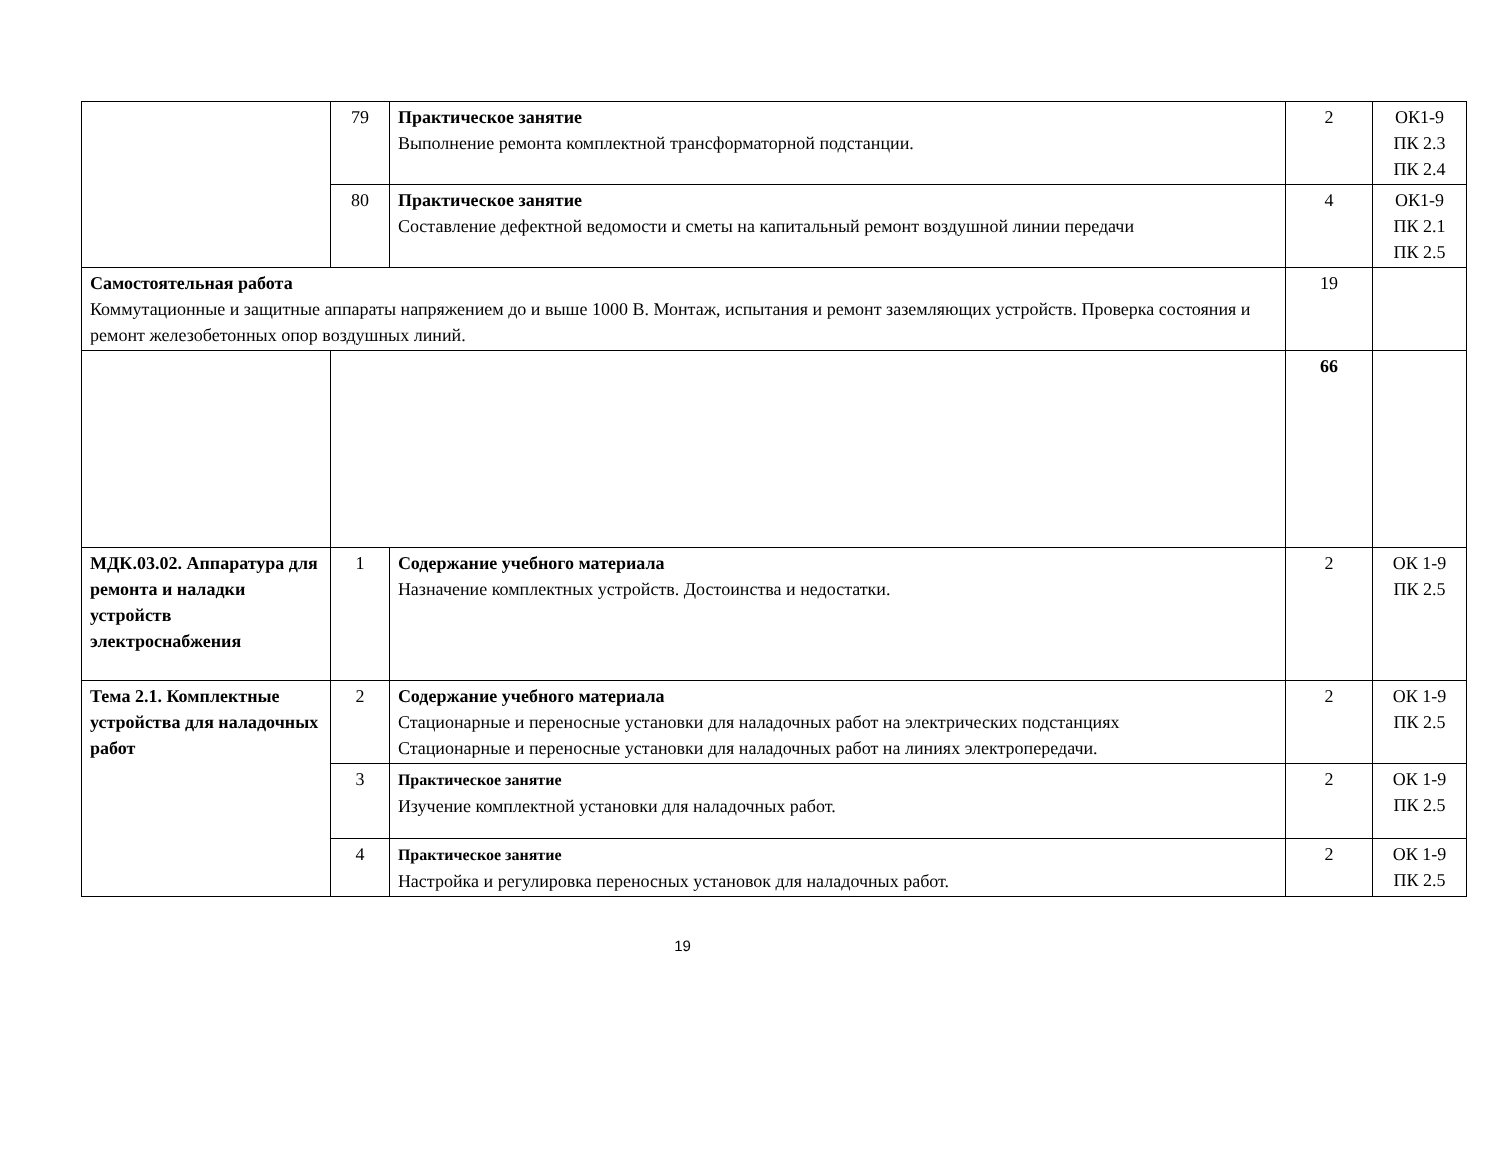| | 79 | Практическое занятие Выполнение ремонта комплектной трансформаторной подстанции. | 2 | ОК1-9 ПК 2.3 ПК 2.4 |
| | 80 | Практическое занятие Составление дефектной ведомости и сметы на капитальный ремонт воздушной линии передачи | 4 | ОК1-9 ПК 2.1 ПК 2.5 |
| Самостоятельная работа Коммутационные и защитные аппараты напряжением до и выше 1000 В. Монтаж, испытания и ремонт заземляющих устройств. Проверка состояния и ремонт железобетонных опор воздушных линий. | | | 19 | |
| | | | 66 | |
| МДК.03.02. Аппаратура для ремонта и наладки устройств электроснабжения | 1 | Содержание учебного материала Назначение комплектных устройств. Достоинства и недостатки. | 2 | ОК 1-9 ПК 2.5 |
| Тема 2.1. Комплектные устройства для наладочных работ | 2 | Содержание учебного материала Стационарные и переносные установки для наладочных работ на электрических подстанциях Стационарные и переносные установки для наладочных работ на линиях электропередачи. | 2 | ОК 1-9 ПК 2.5 |
| | 3 | Практическое занятие Изучение комплектной установки для наладочных работ. | 2 | ОК 1-9 ПК 2.5 |
| | 4 | Практическое занятие Настройка и регулировка переносных установок для наладочных работ. | 2 | ОК 1-9 ПК 2.5 |
19